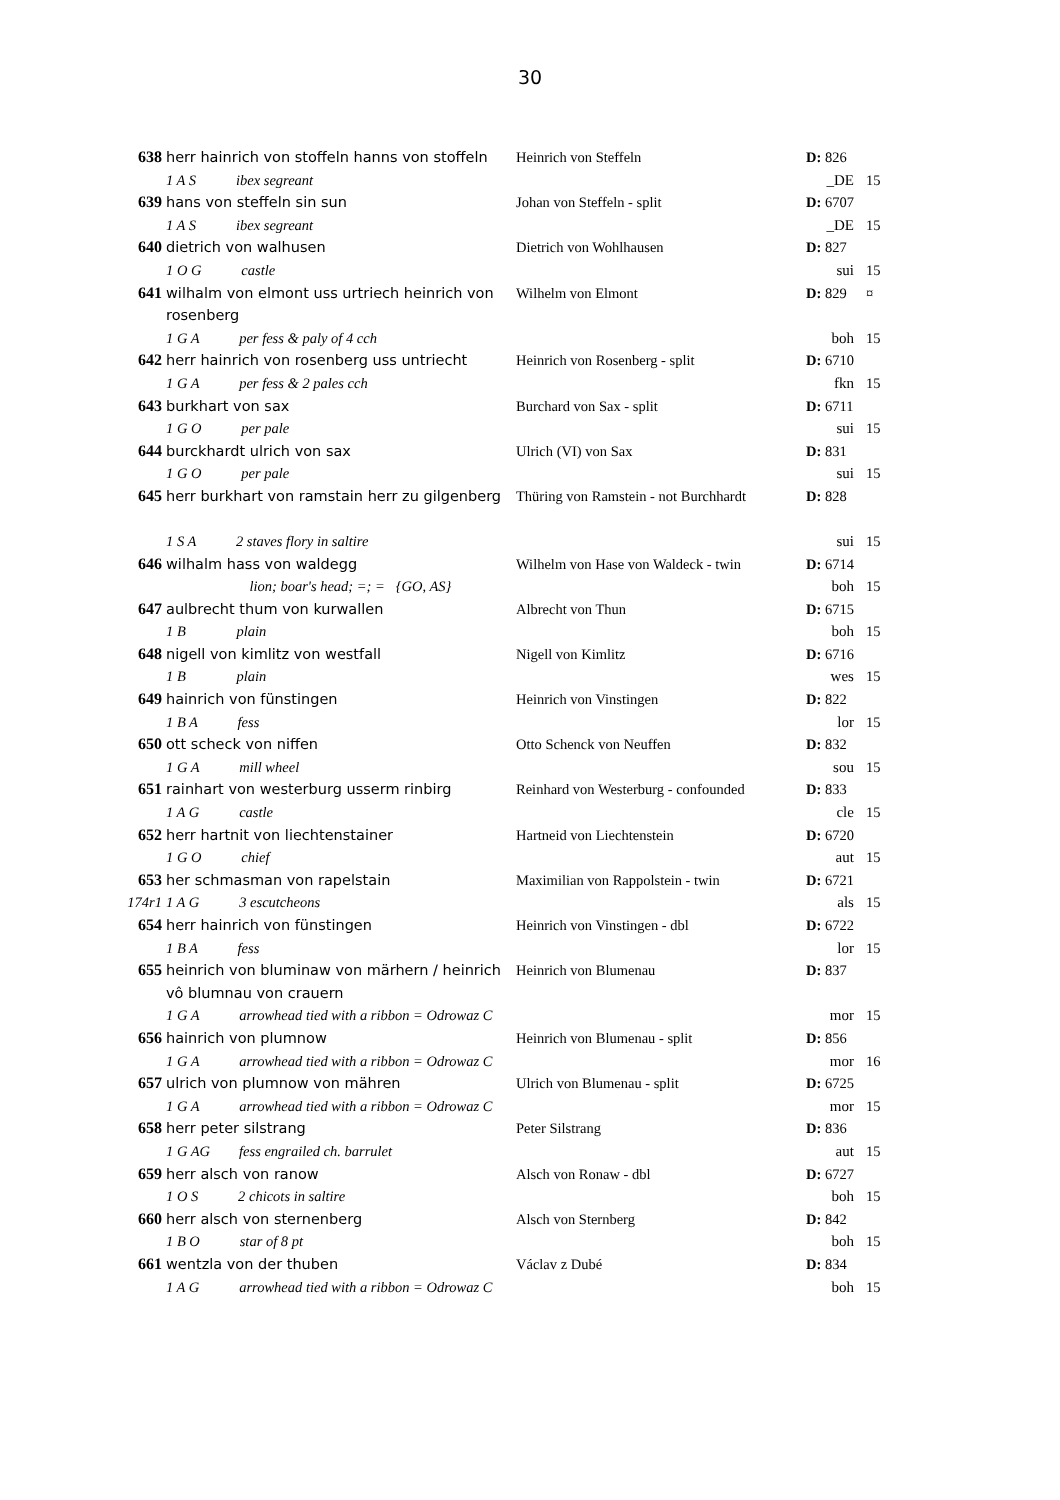30
| 638 | herr hainrich von stoffeln hanns von stoffeln | Heinrich von Steffeln | D: 826 | |
| | 1 A S ibex segreant | | _DE | 15 |
| 639 | hans von steffeln sin sun | Johan von Steffeln - split | D: 6707 | |
| | 1 A S ibex segreant | | _DE | 15 |
| 640 | dietrich von walhusen | Dietrich von Wohlhausen | D: 827 | |
| | 1 O G castle | | sui | 15 |
| 641 | wilhalm von elmont uss urtriech heinrich von rosenberg | Wilhelm von Elmont | D: 829 | ¤ |
| | 1 G A per fess & paly of 4 cch | | boh | 15 |
| 642 | herr hainrich von rosenberg uss untriecht | Heinrich von Rosenberg - split | D: 6710 | |
| | 1 G A per fess & 2 pales cch | | fkn | 15 |
| 643 | burkhart von sax | Burchard von Sax - split | D: 6711 | |
| | 1 G O per pale | | sui | 15 |
| 644 | burckhardt ulrich von sax | Ulrich (VI) von Sax | D: 831 | |
| | 1 G O per pale | | sui | 15 |
| 645 | herr burkhart von ramstain herr zu gilgenberg | Thüring von Ramstein - not Burchhardt | D: 828 | |
| | 1 S A 2 staves flory in saltire | | sui | 15 |
| 646 | wilhalm hass von waldegg | Wilhelm von Hase von Waldeck - twin | D: 6714 | |
| | lion; boar's head; =; = {GO, AS} | | boh | 15 |
| 647 | aulbrecht thum von kurwallen | Albrecht von Thun | D: 6715 | |
| | 1 B plain | | boh | 15 |
| 648 | nigell von kimlitz von westfall | Nigell von Kimlitz | D: 6716 | |
| | 1 B plain | | wes | 15 |
| 649 | hainrich von fünstingen | Heinrich von Vinstingen | D: 822 | |
| | 1 B A fess | | lor | 15 |
| 650 | ott scheck von niffen | Otto Schenck von Neuffen | D: 832 | |
| | 1 G A mill wheel | | sou | 15 |
| 651 | rainhart von westerburg usserm rinbirg | Reinhard von Westerburg - confounded | D: 833 | |
| | 1 A G castle | | cle | 15 |
| 652 | herr hartnit von liechtenstainer | Hartneid von Liechtenstein | D: 6720 | |
| | 1 G O chief | | aut | 15 |
| 653 | her schmasman von rapelstain | Maximilian von Rappolstein - twin | D: 6721 | |
| 174r1 | 1 A G 3 escutcheons | | als | 15 |
| 654 | herr hainrich von fünstingen | Heinrich von Vinstingen - dbl | D: 6722 | |
| | 1 B A fess | | lor | 15 |
| 655 | heinrich von bluminaw von märhern / heinrich vô blumnau von crauern | Heinrich von Blumenau | D: 837 | |
| | 1 G A arrowhead tied with a ribbon = Odrowaz C | | mor | 15 |
| 656 | hainrich von plumnow | Heinrich von Blumenau - split | D: 856 | |
| | 1 G A arrowhead tied with a ribbon = Odrowaz C | | mor | 16 |
| 657 | ulrich von plumnow von mähren | Ulrich von Blumenau - split | D: 6725 | |
| | 1 G A arrowhead tied with a ribbon = Odrowaz C | | mor | 15 |
| 658 | herr peter silstrang | Peter Silstrang | D: 836 | |
| | 1 G AG fess engrailed ch. barrulet | | aut | 15 |
| 659 | herr alsch von ranow | Alsch von Ronaw - dbl | D: 6727 | |
| | 1 O S 2 chicots in saltire | | boh | 15 |
| 660 | herr alsch von sternenberg | Alsch von Sternberg | D: 842 | |
| | 1 B O star of 8 pt | | boh | 15 |
| 661 | wentzla von der thuben | Václav z Dubé | D: 834 | |
| | 1 A G arrowhead tied with a ribbon = Odrowaz C | | boh | 15 |